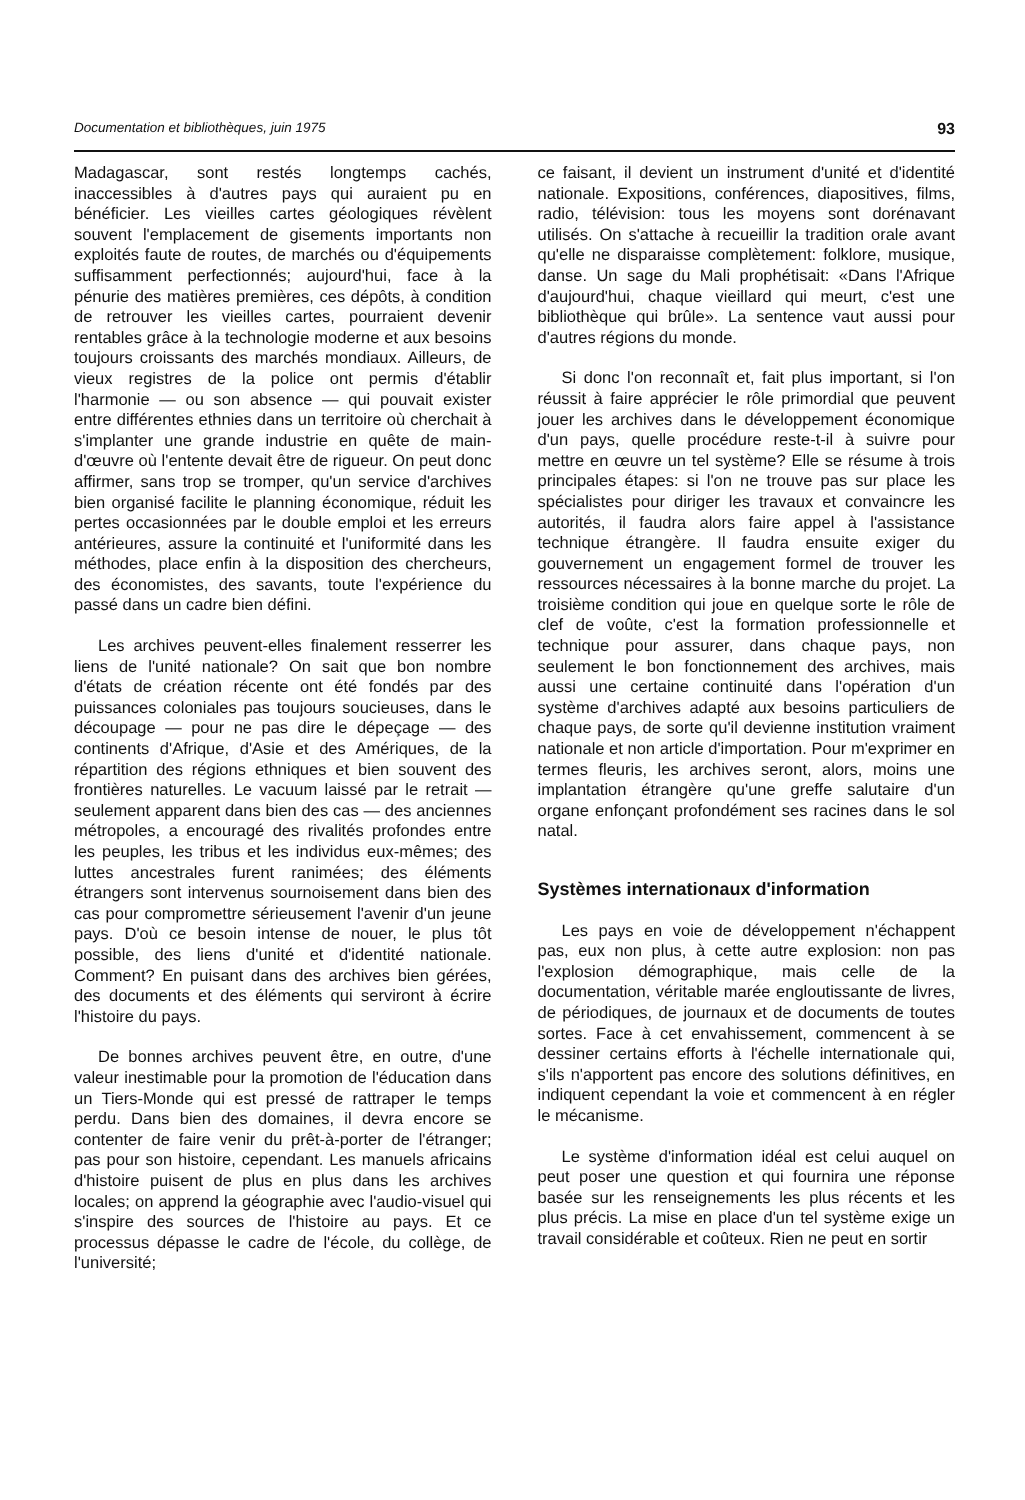Documentation et bibliothèques, juin 1975 93
Madagascar, sont restés longtemps cachés, inaccessibles à d'autres pays qui auraient pu en bénéficier. Les vieilles cartes géologiques révèlent souvent l'emplacement de gisements importants non exploités faute de routes, de marchés ou d'équipements suffisamment perfectionnés; aujourd'hui, face à la pénurie des matières premières, ces dépôts, à condition de retrouver les vieilles cartes, pourraient devenir rentables grâce à la technologie moderne et aux besoins toujours croissants des marchés mondiaux. Ailleurs, de vieux registres de la police ont permis d'établir l'harmonie — ou son absence — qui pouvait exister entre différentes ethnies dans un territoire où cherchait à s'implanter une grande industrie en quête de main-d'œuvre où l'entente devait être de rigueur. On peut donc affirmer, sans trop se tromper, qu'un service d'archives bien organisé facilite le planning économique, réduit les pertes occasionnées par le double emploi et les erreurs antérieures, assure la continuité et l'uniformité dans les méthodes, place enfin à la disposition des chercheurs, des économistes, des savants, toute l'expérience du passé dans un cadre bien défini.
Les archives peuvent-elles finalement resserrer les liens de l'unité nationale? On sait que bon nombre d'états de création récente ont été fondés par des puissances coloniales pas toujours soucieuses, dans le découpage — pour ne pas dire le dépeçage — des continents d'Afrique, d'Asie et des Amériques, de la répartition des régions ethniques et bien souvent des frontières naturelles. Le vacuum laissé par le retrait — seulement apparent dans bien des cas — des anciennes métropoles, a encouragé des rivalités profondes entre les peuples, les tribus et les individus eux-mêmes; des luttes ancestrales furent ranimées; des éléments étrangers sont intervenus sournoisement dans bien des cas pour compromettre sérieusement l'avenir d'un jeune pays. D'où ce besoin intense de nouer, le plus tôt possible, des liens d'unité et d'identité nationale. Comment? En puisant dans des archives bien gérées, des documents et des éléments qui serviront à écrire l'histoire du pays.
De bonnes archives peuvent être, en outre, d'une valeur inestimable pour la promotion de l'éducation dans un Tiers-Monde qui est pressé de rattraper le temps perdu. Dans bien des domaines, il devra encore se contenter de faire venir du prêt-à-porter de l'étranger; pas pour son histoire, cependant. Les manuels africains d'histoire puisent de plus en plus dans les archives locales; on apprend la géographie avec l'audio-visuel qui s'inspire des sources de l'histoire au pays. Et ce processus dépasse le cadre de l'école, du collège, de l'université;
ce faisant, il devient un instrument d'unité et d'identité nationale. Expositions, conférences, diapositives, films, radio, télévision: tous les moyens sont dorénavant utilisés. On s'attache à recueillir la tradition orale avant qu'elle ne disparaisse complètement: folklore, musique, danse. Un sage du Mali prophétisait: «Dans l'Afrique d'aujourd'hui, chaque vieillard qui meurt, c'est une bibliothèque qui brûle». La sentence vaut aussi pour d'autres régions du monde.
Si donc l'on reconnaît et, fait plus important, si l'on réussit à faire apprécier le rôle primordial que peuvent jouer les archives dans le développement économique d'un pays, quelle procédure reste-t-il à suivre pour mettre en œuvre un tel système? Elle se résume à trois principales étapes: si l'on ne trouve pas sur place les spécialistes pour diriger les travaux et convaincre les autorités, il faudra alors faire appel à l'assistance technique étrangère. Il faudra ensuite exiger du gouvernement un engagement formel de trouver les ressources nécessaires à la bonne marche du projet. La troisième condition qui joue en quelque sorte le rôle de clef de voûte, c'est la formation professionnelle et technique pour assurer, dans chaque pays, non seulement le bon fonctionnement des archives, mais aussi une certaine continuité dans l'opération d'un système d'archives adapté aux besoins particuliers de chaque pays, de sorte qu'il devienne institution vraiment nationale et non article d'importation. Pour m'exprimer en termes fleuris, les archives seront, alors, moins une implantation étrangère qu'une greffe salutaire d'un organe enfonçant profondément ses racines dans le sol natal.
Systèmes internationaux d'information
Les pays en voie de développement n'échappent pas, eux non plus, à cette autre explosion: non pas l'explosion démographique, mais celle de la documentation, véritable marée engloutissante de livres, de périodiques, de journaux et de documents de toutes sortes. Face à cet envahissement, commencent à se dessiner certains efforts à l'échelle internationale qui, s'ils n'apportent pas encore des solutions définitives, en indiquent cependant la voie et commencent à en régler le mécanisme.
Le système d'information idéal est celui auquel on peut poser une question et qui fournira une réponse basée sur les renseignements les plus récents et les plus précis. La mise en place d'un tel système exige un travail considérable et coûteux. Rien ne peut en sortir